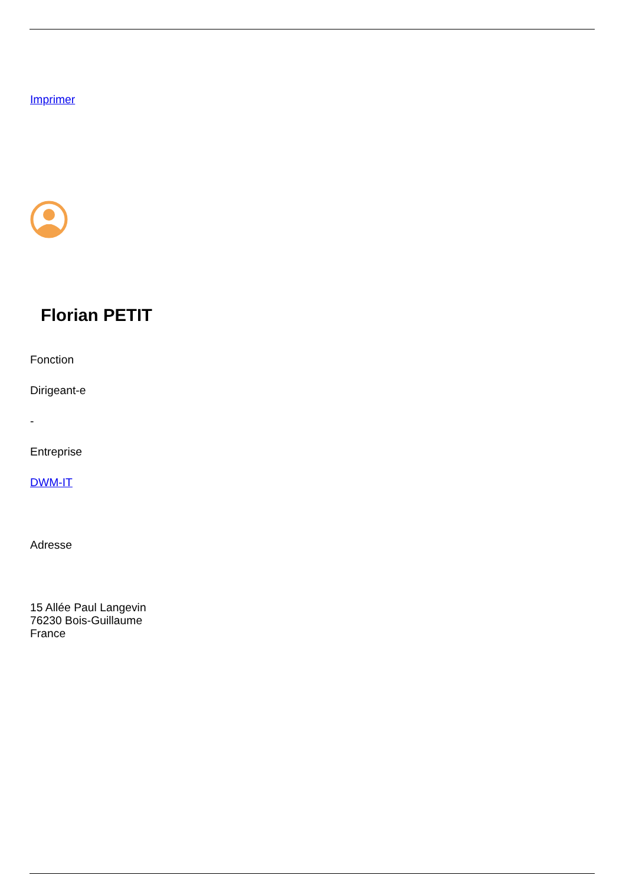Imprimer
Florian PETIT
Fonction
Dirigeant-e
-
Entreprise
DWM-IT
Adresse
15 Allée Paul Langevin
76230 Bois-Guillaume
France